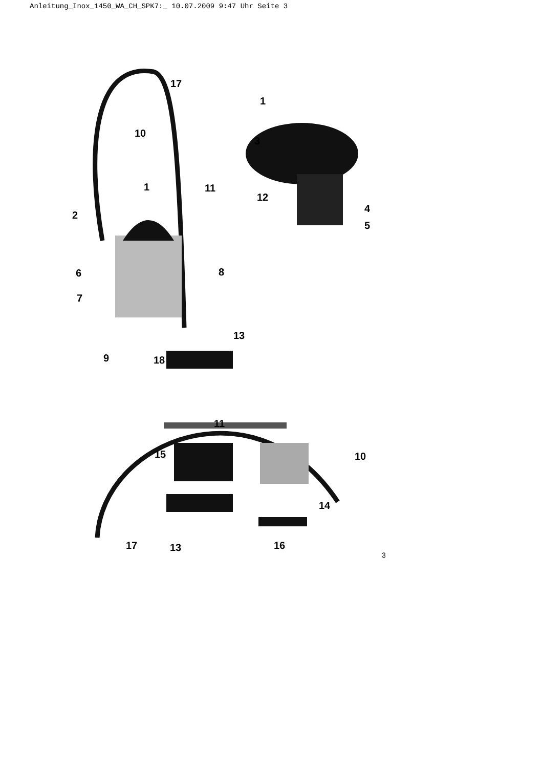Anleitung_Inox_1450_WA_CH_SPK7:_ 10.07.2009 9:47 Uhr Seite 3
17
1
10
3
1 11
12
4
2
5
6 8
7
13
9 18
11
15 10
14
17 13 16
3